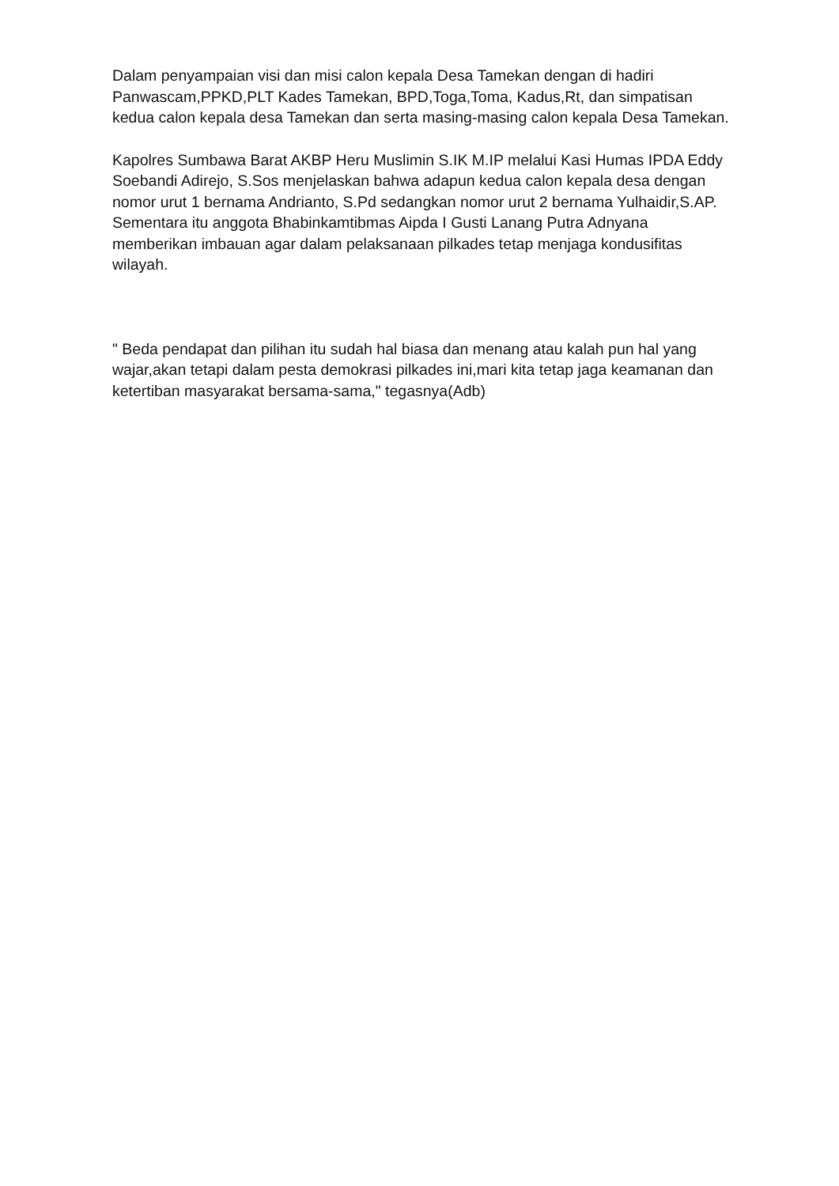Dalam penyampaian visi dan misi calon kepala Desa Tamekan dengan di hadiri Panwascam,PPKD,PLT Kades Tamekan, BPD,Toga,Toma, Kadus,Rt, dan simpatisan kedua calon kepala desa Tamekan dan serta masing-masing calon kepala Desa Tamekan.
Kapolres Sumbawa Barat AKBP Heru Muslimin S.IK M.IP melalui Kasi Humas IPDA Eddy Soebandi Adirejo, S.Sos menjelaskan bahwa adapun kedua calon kepala desa dengan nomor urut 1 bernama Andrianto, S.Pd sedangkan nomor urut 2 bernama Yulhaidir,S.AP. Sementara itu anggota Bhabinkamtibmas Aipda I Gusti Lanang Putra Adnyana memberikan imbauan agar dalam pelaksanaan pilkades tetap menjaga kondusifitas wilayah.
" Beda pendapat dan pilihan itu sudah hal biasa dan menang atau kalah pun hal yang wajar,akan tetapi dalam pesta demokrasi pilkades ini,mari kita tetap jaga keamanan dan ketertiban masyarakat bersama-sama," tegasnya(Adb)